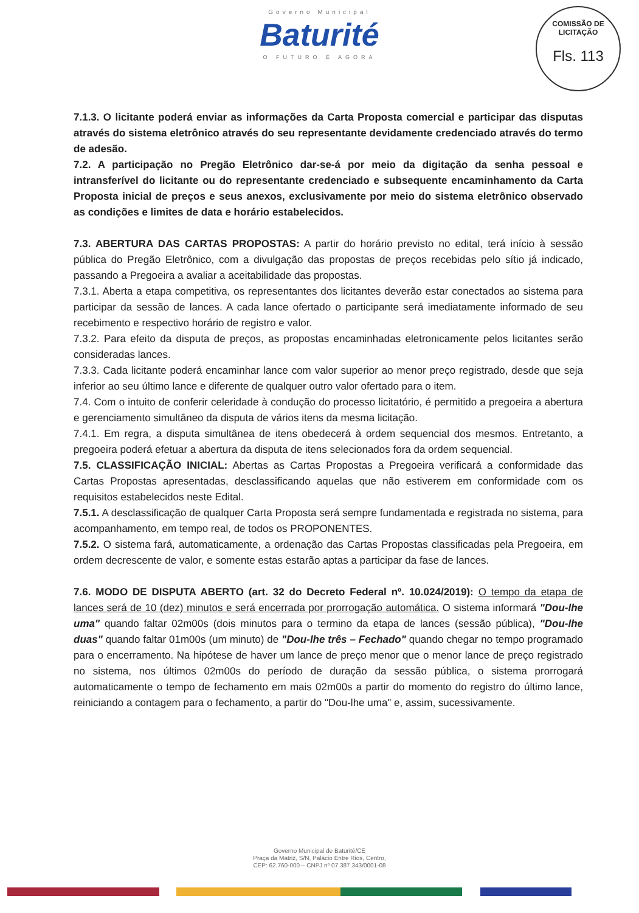Governo Municipal
Baturité
O FUTURO É AGORA
COMISSÃO DE LICITAÇÃO
Fls. 113
7.1.3. O licitante poderá enviar as informações da Carta Proposta comercial e participar das disputas através do sistema eletrônico através do seu representante devidamente credenciado através do termo de adesão.
7.2. A participação no Pregão Eletrônico dar-se-á por meio da digitação da senha pessoal e intransferível do licitante ou do representante credenciado e subsequente encaminhamento da Carta Proposta inicial de preços e seus anexos, exclusivamente por meio do sistema eletrônico observado as condições e limites de data e horário estabelecidos.
7.3. ABERTURA DAS CARTAS PROPOSTAS: A partir do horário previsto no edital, terá início à sessão pública do Pregão Eletrônico, com a divulgação das propostas de preços recebidas pelo sítio já indicado, passando a Pregoeira a avaliar a aceitabilidade das propostas.
7.3.1. Aberta a etapa competitiva, os representantes dos licitantes deverão estar conectados ao sistema para participar da sessão de lances. A cada lance ofertado o participante será imediatamente informado de seu recebimento e respectivo horário de registro e valor.
7.3.2. Para efeito da disputa de preços, as propostas encaminhadas eletronicamente pelos licitantes serão consideradas lances.
7.3.3. Cada licitante poderá encaminhar lance com valor superior ao menor preço registrado, desde que seja inferior ao seu último lance e diferente de qualquer outro valor ofertado para o item.
7.4. Com o intuito de conferir celeridade à condução do processo licitatório, é permitido a pregoeira a abertura e gerenciamento simultâneo da disputa de vários itens da mesma licitação.
7.4.1. Em regra, a disputa simultânea de itens obedecerá à ordem sequencial dos mesmos. Entretanto, a pregoeira poderá efetuar a abertura da disputa de itens selecionados fora da ordem sequencial.
7.5. CLASSIFICAÇÃO INICIAL: Abertas as Cartas Propostas a Pregoeira verificará a conformidade das Cartas Propostas apresentadas, desclassificando aquelas que não estiverem em conformidade com os requisitos estabelecidos neste Edital.
7.5.1. A desclassificação de qualquer Carta Proposta será sempre fundamentada e registrada no sistema, para acompanhamento, em tempo real, de todos os PROPONENTES.
7.5.2. O sistema fará, automaticamente, a ordenação das Cartas Propostas classificadas pela Pregoeira, em ordem decrescente de valor, e somente estas estarão aptas a participar da fase de lances.
7.6. MODO DE DISPUTA ABERTO (art. 32 do Decreto Federal nº. 10.024/2019): O tempo da etapa de lances será de 10 (dez) minutos e será encerrada por prorrogação automática. O sistema informará "Dou-lhe uma" quando faltar 02m00s (dois minutos para o termino da etapa de lances (sessão pública), "Dou-lhe duas" quando faltar 01m00s (um minuto) de "Dou-lhe três – Fechado" quando chegar no tempo programado para o encerramento. Na hipótese de haver um lance de preço menor que o menor lance de preço registrado no sistema, nos últimos 02m00s do período de duração da sessão pública, o sistema prorrogará automaticamente o tempo de fechamento em mais 02m00s a partir do momento do registro do último lance, reiniciando a contagem para o fechamento, a partir do "Dou-lhe uma" e, assim, sucessivamente.
Governo Municipal de Baturité/CE
Praça da Matriz, S/N, Palácio Entre Rios, Centro,
CEP: 62.760-000 – CNPJ nº 07.387.343/0001-08